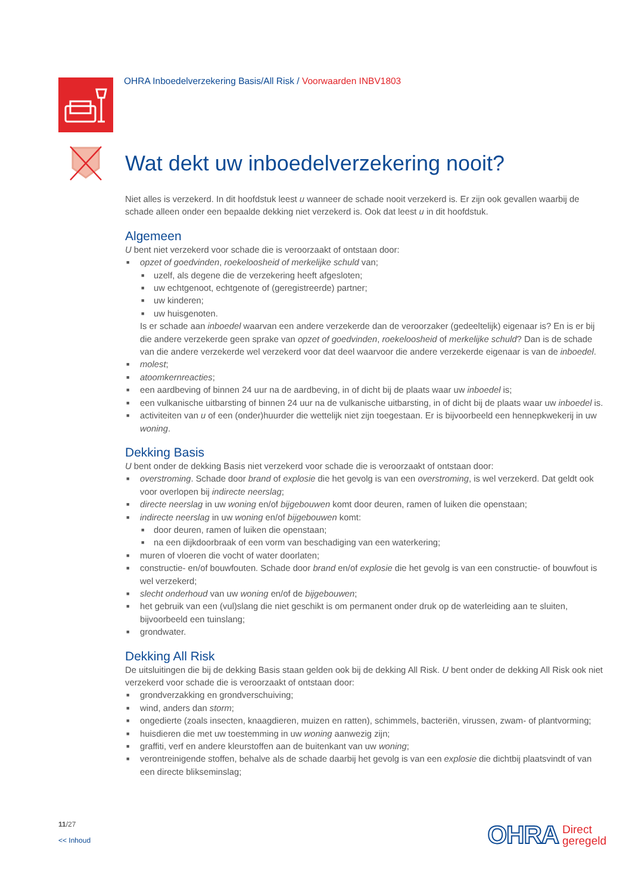OHRA Inboedelverzekering Basis/All Risk / Voorwaarden INBV1803
Wat dekt uw inboedelverzekering nooit?
Niet alles is verzekerd. In dit hoofdstuk leest u wanneer de schade nooit verzekerd is. Er zijn ook gevallen waarbij de schade alleen onder een bepaalde dekking niet verzekerd is. Ook dat leest u in dit hoofdstuk.
Algemeen
U bent niet verzekerd voor schade die is veroorzaakt of ontstaan door:
■ opzet of goedvinden, roekeloosheid of merkelijke schuld van;
■ uzelf, als degene die de verzekering heeft afgesloten;
■ uw echtgenoot, echtgenote of (geregistreerde) partner;
■ uw kinderen;
■ uw huisgenoten.
Is er schade aan inboedel waarvan een andere verzekerde dan de veroorzaker (gedeeltelijk) eigenaar is? En is er bij die andere verzekerde geen sprake van opzet of goedvinden, roekeloosheid of merkelijke schuld? Dan is de schade van die andere verzekerde wel verzekerd voor dat deel waarvoor die andere verzekerde eigenaar is van de inboedel.
■ molest;
■ atoomkernreacties;
■ een aardbeving of binnen 24 uur na de aardbeving, in of dicht bij de plaats waar uw inboedel is;
■ een vulkanische uitbarsting of binnen 24 uur na de vulkanische uitbarsting, in of dicht bij de plaats waar uw inboedel is.
■ activiteiten van u of een (onder)huurder die wettelijk niet zijn toegestaan. Er is bijvoorbeeld een hennepkwekerij in uw woning.
Dekking Basis
U bent onder de dekking Basis niet verzekerd voor schade die is veroorzaakt of ontstaan door:
■ overstroming. Schade door brand of explosie die het gevolg is van een overstroming, is wel verzekerd. Dat geldt ook voor overlopen bij indirecte neerslag;
■ directe neerslag in uw woning en/of bijgebouwen komt door deuren, ramen of luiken die openstaan;
■ indirecte neerslag in uw woning en/of bijgebouwen komt:
■ door deuren, ramen of luiken die openstaan;
■ na een dijkdoorbraak of een vorm van beschadiging van een waterkering;
■ muren of vloeren die vocht of water doorlaten;
■ constructie- en/of bouwfouten. Schade door brand en/of explosie die het gevolg is van een constructie- of bouwfout is wel verzekerd;
■ slecht onderhoud van uw woning en/of de bijgebouwen;
■ het gebruik van een (vul)slang die niet geschikt is om permanent onder druk op de waterleiding aan te sluiten, bijvoorbeeld een tuinslang;
■ grondwater.
Dekking All Risk
De uitsluitingen die bij de dekking Basis staan gelden ook bij de dekking All Risk. U bent onder de dekking All Risk ook niet verzekerd voor schade die is veroorzaakt of ontstaan door:
■ grondverzakking en grondverschuiving;
■ wind, anders dan storm;
■ ongedierte (zoals insecten, knaagdieren, muizen en ratten), schimmels, bacteriën, virussen, zwam- of plantvorming;
■ huisdieren die met uw toestemming in uw woning aanwezig zijn;
■ graffiti, verf en andere kleurstoffen aan de buitenkant van uw woning;
■ verontreinigende stoffen, behalve als de schade daarbij het gevolg is van een explosie die dichtbij plaatsvindt of van een directe blikseminslag;
11/27
<< Inhoud
OHRA Direct
geregeld